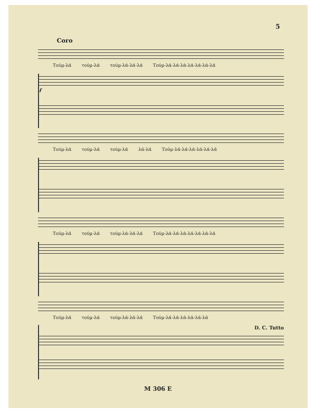5
Coro
Τούμ-λά τούμ-λά τούμ-λά-λά-λά Τούμ-λά-λά-λά-λά-λά-λά-λά
f
Τούμ-λά τούμ-λά τούμ-λά λά-λά Τούμ-λά-λά-λά-λά-λά-λά
Τούμ-λά τούμ-λά τούμ-λά-λά-λά Τούμ-λά-λά-λά-λά-λά-λά-λά
Τούμ-λά τούμ-λά τούμ-λά-λά-λά Τούμ-λά-λά-λά-λά-λά-λά
D. C. Tutto
M 306 E